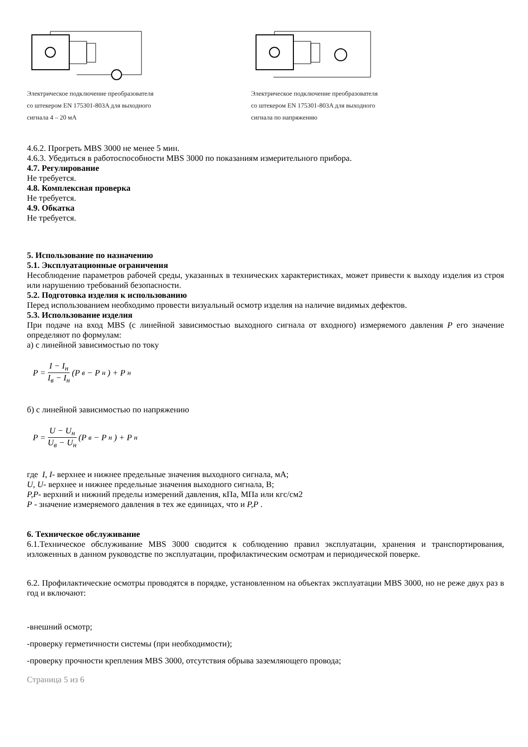Электрическое подключение преобразователя
со штекером EN 175301-803A для выходного
сигнала 4 – 20 мА
Электрическое подключение преобразователя
со штекером EN 175301-803A для выходного
сигнала по напряжению
4.6.2. Прогреть MBS 3000 не менее 5 мин.
4.6.3. Убедиться в работоспособности MBS 3000 по показаниям измерительного прибора.
4.7. Регулирование
Не требуется.
4.8. Комплексная проверка
Не требуется.
4.9. Обкатка
Не требуется.
5. Использование по назначению
5.1. Эксплуатационные ограничения
Несоблюдение параметров рабочей среды, указанных в технических характеристиках, может привести к выходу изделия из строя или нарушению требований безопасности.
5.2. Подготовка изделия к использованию
Перед использованием необходимо провести визуальный осмотр изделия на наличие видимых дефектов.
5.3. Использование изделия
При подаче на вход MBS (с линейной зависимостью выходного сигнала от входного) измеряемого давления P его значение определяют по формулам:
а) с линейной зависимостью по току
P = I − I<sub>н</sub> I<sub>в</sub> − I<sub>н</sub> (P<sub>в</sub> − P<sub>н</sub>) + P<sub>н</sub>
б) с линейной зависимостью по напряжению
P = U − U<sub>н</sub> U<sub>в</sub> − U<sub>н</sub> (P<sub>в</sub> − P<sub>н</sub>) + P<sub>н</sub>
где I, I- верхнее и нижнее предельные значения выходного сигнала, мА;
U, U- верхнее и нижнее предельные значения выходного сигнала, В;
P,P- верхний и нижний пределы измерений давления, кПа, МПа или кгс/см2
P - значение измеряемого давления в тех же единицах, что и P,P .
6. Техническое обслуживание
6.1.Техническое обслуживание MBS 3000 сводится к соблюдению правил эксплуатации, хранения и транспортирования, изложенных в данном руководстве по эксплуатации, профилактическим осмотрам и периодической поверке.
6.2. Профилактические осмотры проводятся в порядке, установленном на объектах эксплуатации MBS 3000, но не реже двух раз в год и включают:
-внешний осмотр;
-проверку герметичности системы (при необходимости);
-проверку прочности крепления MBS 3000, отсутствия обрыва заземляющего провода;
Страница 5 из 6